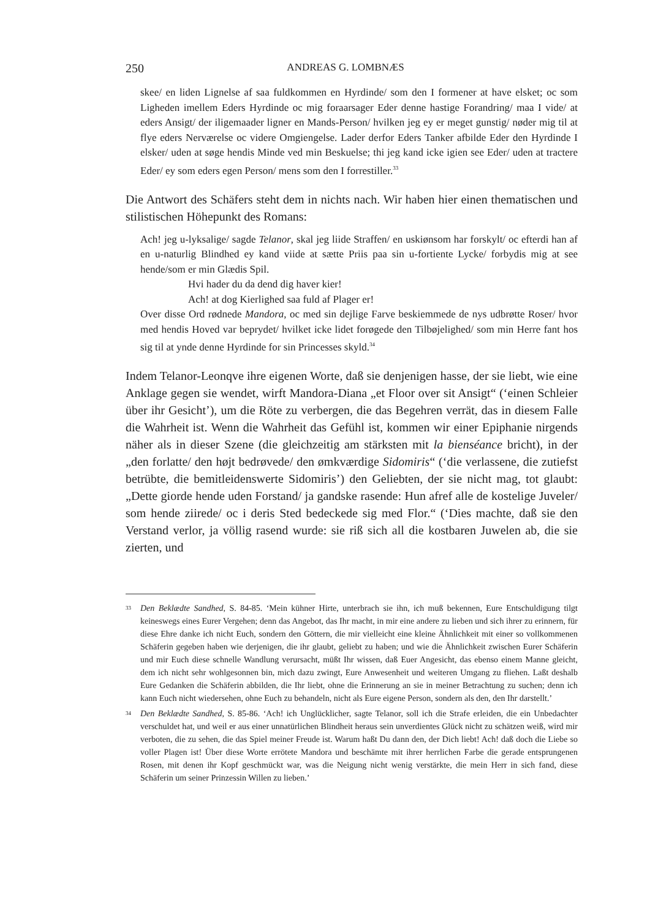250 ANDREAS G. LOMBNÆS
skee/ en liden Lignelse af saa fuldkommen en Hyrdinde/ som den I formener at have elsket; oc som Ligheden imellem Eders Hyrdinde oc mig foraarsager Eder denne hastige Forandring/ maa I vide/ at eders Ansigt/ der iligemaader ligner en Mands-Person/ hvilken jeg ey er meget gunstig/ nøder mig til at flye eders Nerværelse oc videre Omgiengelse. Lader derfor Eders Tanker afbilde Eder den Hyrdinde I elsker/ uden at søge hendis Minde ved min Beskuelse; thi jeg kand icke igien see Eder/ uden at tractere Eder/ ey som eders egen Person/ mens som den I forrestiller.<sup>33</sup>
Die Antwort des Schäfers steht dem in nichts nach. Wir haben hier einen thematischen und stilistischen Höhepunkt des Romans:
Ach! jeg u-lyksalige/ sagde Telanor, skal jeg liide Straffen/ en uskiønsom har forskylt/ oc efterdi han af en u-naturlig Blindhed ey kand viide at sætte Priis paa sin u-fortiente Lycke/ forbydis mig at see hende/som er min Glædis Spil.
Hvi hader du da dend dig haver kier!
Ach! at dog Kierlighed saa fuld af Plager er!
Over disse Ord rødnede Mandora, oc med sin dejlige Farve beskiemmede de nys udbrøtte Roser/ hvor med hendis Hoved var beprydet/ hvilket icke lidet forøgede den Tilbøjelighed/ som min Herre fant hos sig til at ynde denne Hyrdinde for sin Princesses skyld.<sup>34</sup>
Indem Telanor-Leonqve ihre eigenen Worte, daß sie denjenigen hasse, der sie liebt, wie eine Anklage gegen sie wendet, wirft Mandora-Diana „et Floor over sit Ansigt“ (‘einen Schleier über ihr Gesicht’), um die Röte zu verbergen, die das Begehren verrät, das in diesem Falle die Wahrheit ist. Wenn die Wahrheit das Gefühl ist, kommen wir einer Epiphanie nirgends näher als in dieser Szene (die gleichzeitig am stärksten mit la bienséance bricht), in der „den forlatte/ den højt bedrøvede/ den ømkværdige Sidomiris“ (‘die verlassene, die zutiefst betrübte, die bemitleidenswerte Sidomiris’) den Geliebten, der sie nicht mag, tot glaubt: „Dette giorde hende uden Forstand/ ja gandske rasende: Hun afref alle de kostelige Juveler/ som hende ziirede/ oc i deris Sted bedeckede sig med Flor.“ (‘Dies machte, daß sie den Verstand verlor, ja völlig rasend wurde: sie riß sich all die kostbaren Juwelen ab, die sie zierten, und
<sup>33</sup>
Den Beklædte Sandhed, S. 84-85. ‘Mein kühner Hirte, unterbrach sie ihn, ich muß bekennen, Eure Entschuldigung tilgt keineswegs eines Eurer Vergehen; denn das Angebot, das Ihr macht, in mir eine andere zu lieben und sich ihrer zu erinnern, für diese Ehre danke ich nicht Euch, sondern den Göttern, die mir vielleicht eine kleine Ähnlichkeit mit einer so vollkommenen Schäferin gegeben haben wie derjenigen, die ihr glaubt, geliebt zu haben; und wie die Ähnlichkeit zwischen Eurer Schäferin und mir Euch diese schnelle Wandlung verursacht, müßt Ihr wissen, daß Euer Angesicht, das ebenso einem Manne gleicht, dem ich nicht sehr wohlgesonnen bin, mich dazu zwingt, Eure Anwesenheit und weiteren Umgang zu fliehen. Laßt deshalb Eure Gedanken die Schäferin abbilden, die Ihr liebt, ohne die Erinnerung an sie in meiner Betrachtung zu suchen; denn ich kann Euch nicht wiedersehen, ohne Euch zu behandeln, nicht als Eure eigene Person, sondern als den, den Ihr darstellt.’
<sup>34</sup>
Den Beklædte Sandhed, S. 85-86. ‘Ach! ich Unglücklicher, sagte Telanor, soll ich die Strafe erleiden, die ein Unbedachter verschuldet hat, und weil er aus einer unnatürlichen Blindheit heraus sein unverdientes Glück nicht zu schätzen weiß, wird mir verboten, die zu sehen, die das Spiel meiner Freude ist. Warum haßt Du dann den, der Dich liebt! Ach! daß doch die Liebe so voller Plagen ist! Über diese Worte errötete Mandora und beschämte mit ihrer herrlichen Farbe die gerade entsprungenen Rosen, mit denen ihr Kopf geschmückt war, was die Neigung nicht wenig verstärkte, die mein Herr in sich fand, diese Schäferin um seiner Prinzessin Willen zu lieben.’